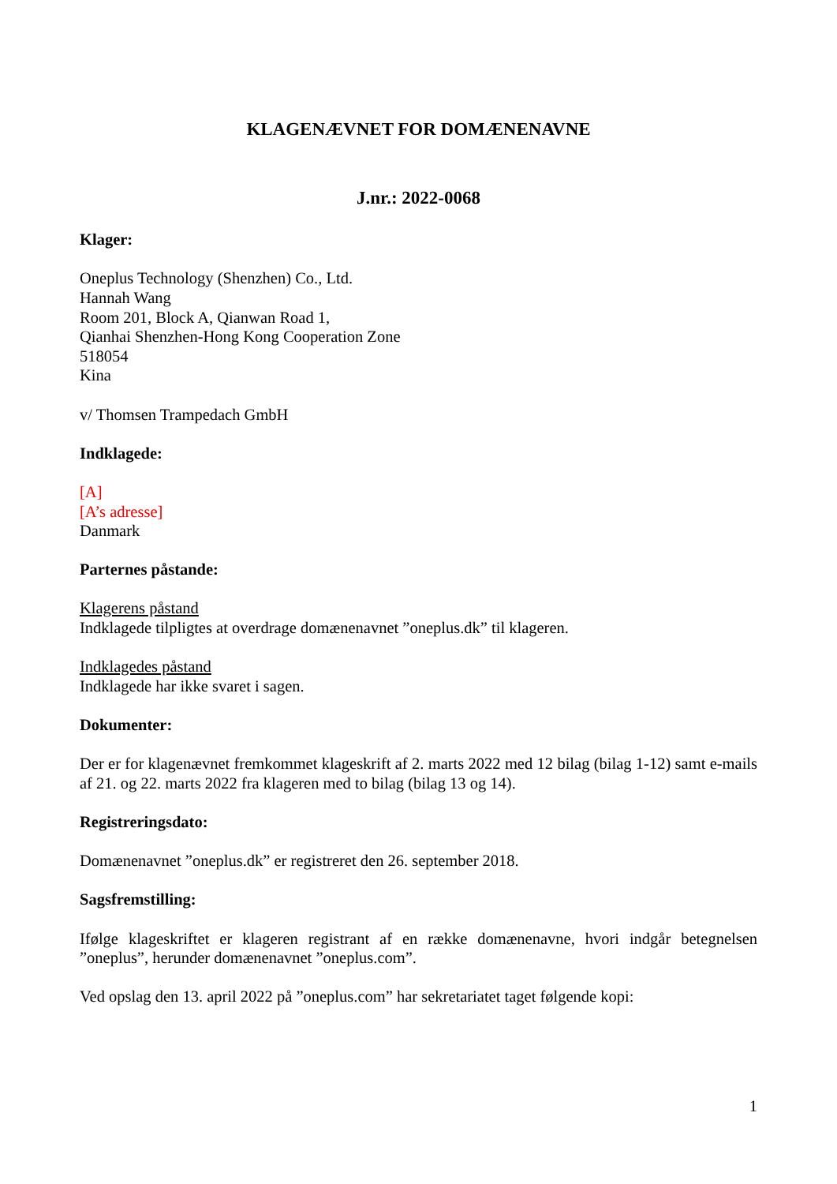KLAGENÆVNET FOR DOMÆNENAVNE
J.nr.: 2022-0068
Klager:
Oneplus Technology (Shenzhen) Co., Ltd.
Hannah Wang
Room 201, Block A, Qianwan Road 1,
Qianhai Shenzhen-Hong Kong Cooperation Zone
518054
Kina
v/ Thomsen Trampedach GmbH
Indklagede:
[A]
[A’s adresse]
Danmark
Parternes påstande:
Klagerens påstand
Indklagede tilpligtes at overdrage domænenavnet ”oneplus.dk” til klageren.
Indklagedes påstand
Indklagede har ikke svaret i sagen.
Dokumenter:
Der er for klagenævnet fremkommet klageskrift af 2. marts 2022 med 12 bilag (bilag 1-12) samt e-mails af 21. og 22. marts 2022 fra klageren med to bilag (bilag 13 og 14).
Registreringsdato:
Domænenavnet ”oneplus.dk” er registreret den 26. september 2018.
Sagsfremstilling:
Ifølge klageskriftet er klageren registrant af en række domænenavne, hvori indgår betegnelsen ”oneplus”, herunder domænenavnet ”oneplus.com”.
Ved opslag den 13. april 2022 på ”oneplus.com” har sekretariatet taget følgende kopi:
1